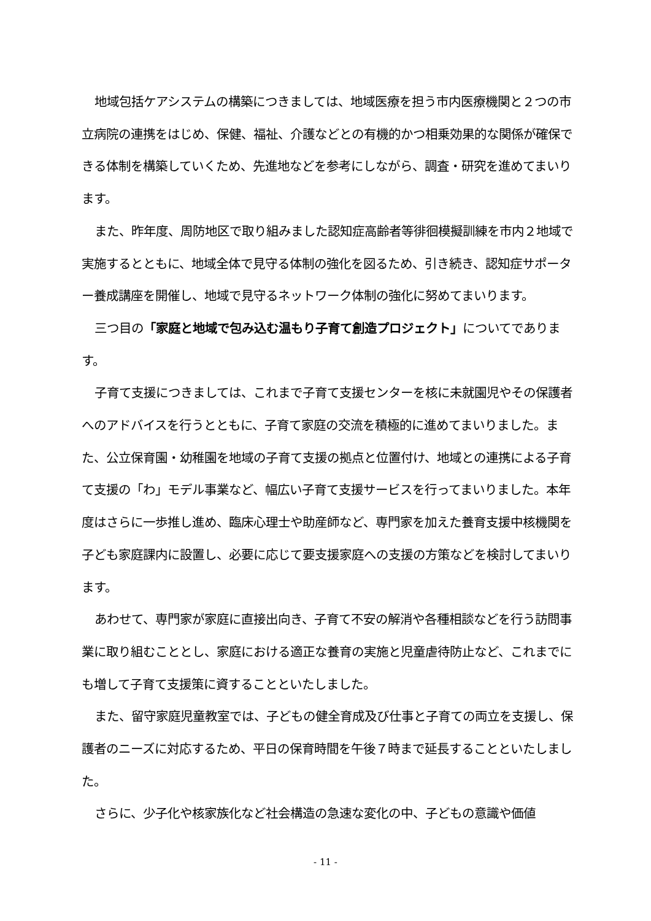地域包括ケアシステムの構築につきましては、地域医療を担う市内医療機関と２つの市立病院の連携をはじめ、保健、福祉、介護などとの有機的かつ相乗効果的な関係が確保できる体制を構築していくため、先進地などを参考にしながら、調査・研究を進めてまいります。
また、昨年度、周防地区で取り組みました認知症高齢者等徘徊模擬訓練を市内２地域で実施するとともに、地域全体で見守る体制の強化を図るため、引き続き、認知症サポーター養成講座を開催し、地域で見守るネットワーク体制の強化に努めてまいります。
三つ目の「家庭と地域で包み込む温もり子育て創造プロジェクト」についてであります。
子育て支援につきましては、これまで子育て支援センターを核に未就園児やその保護者へのアドバイスを行うとともに、子育て家庭の交流を積極的に進めてまいりました。また、公立保育園・幼稚園を地域の子育て支援の拠点と位置付け、地域との連携による子育て支援の「わ」モデル事業など、幅広い子育て支援サービスを行ってまいりました。本年度はさらに一歩推し進め、臨床心理士や助産師など、専門家を加えた養育支援中核機関を子ども家庭課内に設置し、必要に応じて要支援家庭への支援の方策などを検討してまいります。
あわせて、専門家が家庭に直接出向き、子育て不安の解消や各種相談などを行う訪問事業に取り組むこととし、家庭における適正な養育の実施と児童虐待防止など、これまでにも増して子育て支援策に資することといたしました。
また、留守家庭児童教室では、子どもの健全育成及び仕事と子育ての両立を支援し、保護者のニーズに対応するため、平日の保育時間を午後７時まで延長することといたしました。
さらに、少子化や核家族化など社会構造の急速な変化の中、子どもの意識や価値
- 11 -